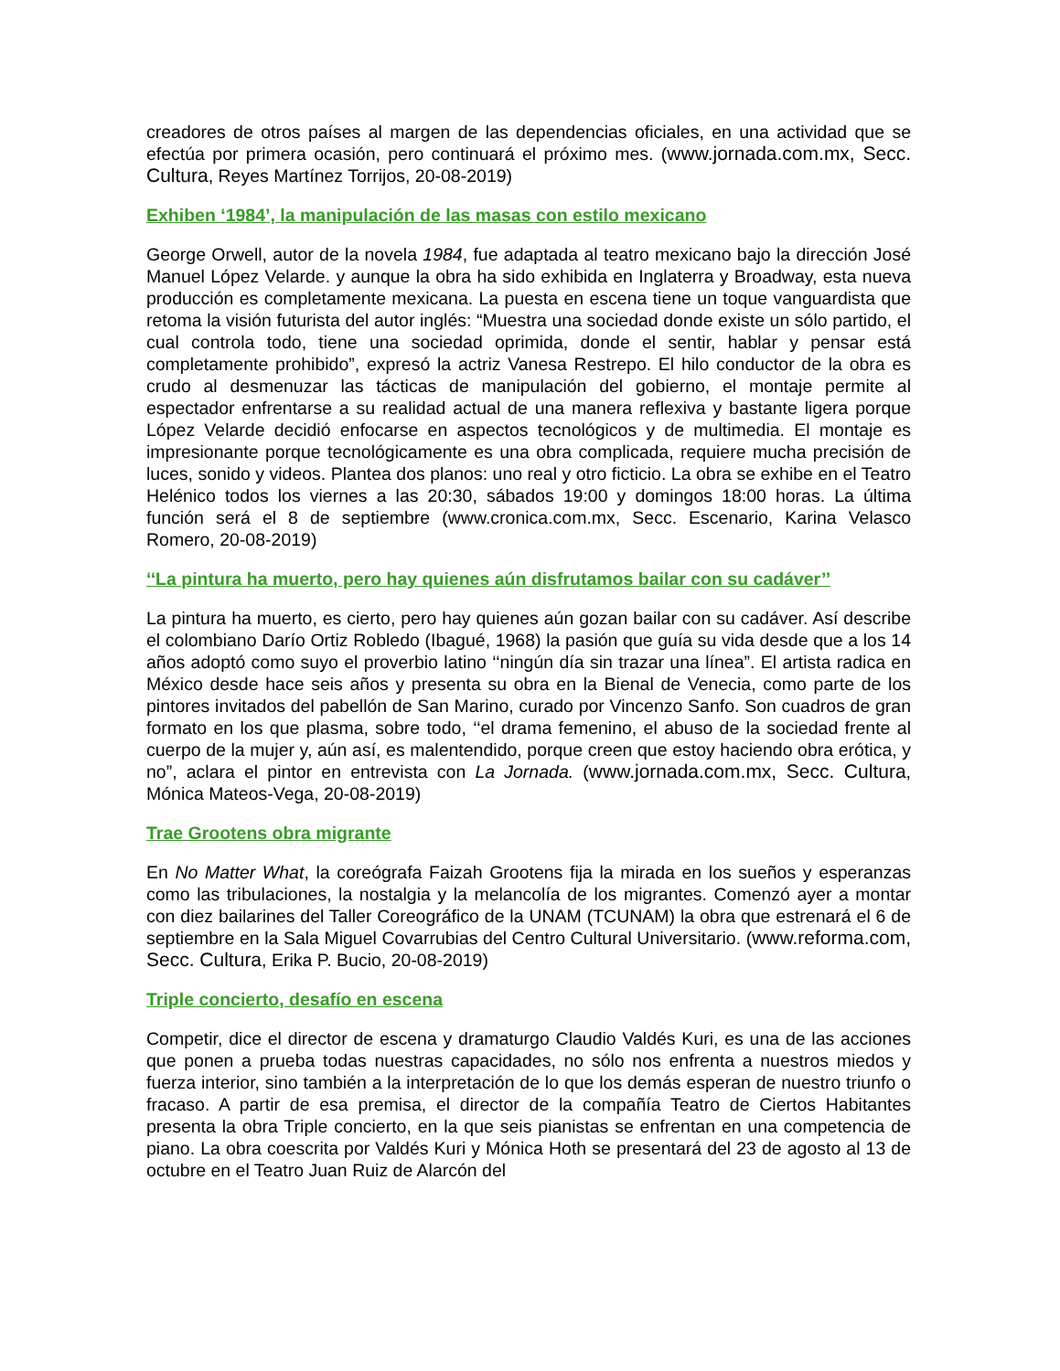creadores de otros países al margen de las dependencias oficiales, en una actividad que se efectúa por primera ocasión, pero continuará el próximo mes. (www.jornada.com.mx, Secc. Cultura, Reyes Martínez Torrijos, 20-08-2019)
Exhiben ‘1984’, la manipulación de las masas con estilo mexicano
George Orwell, autor de la novela 1984, fue adaptada al teatro mexicano bajo la dirección José Manuel López Velarde. y aunque la obra ha sido exhibida en Inglaterra y Broadway, esta nueva producción es completamente mexicana. La puesta en escena tiene un toque vanguardista que retoma la visión futurista del autor inglés: “Muestra una sociedad donde existe un sólo partido, el cual controla todo, tiene una sociedad oprimida, donde el sentir, hablar y pensar está completamente prohibido”, expresó la actriz Vanesa Restrepo. El hilo conductor de la obra es crudo al desmenuzar las tácticas de manipulación del gobierno, el montaje permite al espectador enfrentarse a su realidad actual de una manera reflexiva y bastante ligera porque López Velarde decidió enfocarse en aspectos tecnológicos y de multimedia. El montaje es impresionante porque tecnológicamente es una obra complicada, requiere mucha precisión de luces, sonido y videos. Plantea dos planos: uno real y otro ficticio. La obra se exhibe en el Teatro Helénico todos los viernes a las 20:30, sábados 19:00 y domingos 18:00 horas. La última función será el 8 de septiembre (www.cronica.com.mx, Secc. Escenario, Karina Velasco Romero, 20-08-2019)
‘‘La pintura ha muerto, pero hay quienes aún disfrutamos bailar con su cadáver’’
La pintura ha muerto, es cierto, pero hay quienes aún gozan bailar con su cadáver. Así describe el colombiano Darío Ortiz Robledo (Ibagué, 1968) la pasión que guía su vida desde que a los 14 años adoptó como suyo el proverbio latino ‘‘ningún día sin trazar una línea”. El artista radica en México desde hace seis años y presenta su obra en la Bienal de Venecia, como parte de los pintores invitados del pabellón de San Marino, curado por Vincenzo Sanfo. Son cuadros de gran formato en los que plasma, sobre todo, ‘‘el drama femenino, el abuso de la sociedad frente al cuerpo de la mujer y, aún así, es malentendido, porque creen que estoy haciendo obra erótica, y no”, aclara el pintor en entrevista con La Jornada. (www.jornada.com.mx, Secc. Cultura, Mónica Mateos-Vega, 20-08-2019)
Trae Grootens obra migrante
En No Matter What, la coreógrafa Faizah Grootens fija la mirada en los sueños y esperanzas como las tribulaciones, la nostalgia y la melancolía de los migrantes. Comenzó ayer a montar con diez bailarines del Taller Coreográfico de la UNAM (TCUNAM) la obra que estrenará el 6 de septiembre en la Sala Miguel Covarrubias del Centro Cultural Universitario. (www.reforma.com, Secc. Cultura, Erika P. Bucio, 20-08-2019)
Triple concierto, desafío en escena
Competir, dice el director de escena y dramaturgo Claudio Valdés Kuri, es una de las acciones que ponen a prueba todas nuestras capacidades, no sólo nos enfrenta a nuestros miedos y fuerza interior, sino también a la interpretación de lo que los demás esperan de nuestro triunfo o fracaso. A partir de esa premisa, el director de la compañía Teatro de Ciertos Habitantes presenta la obra Triple concierto, en la que seis pianistas se enfrentan en una competencia de piano. La obra coescrita por Valdés Kuri y Mónica Hoth se presentará del 23 de agosto al 13 de octubre en el Teatro Juan Ruiz de Alarcón del